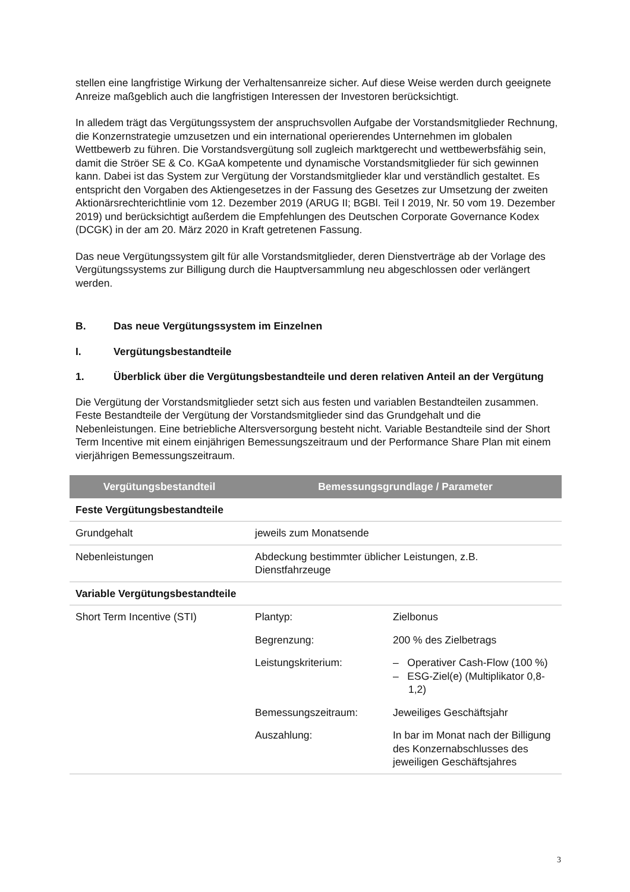stellen eine langfristige Wirkung der Verhaltensanreize sicher. Auf diese Weise werden durch geeignete Anreize maßgeblich auch die langfristigen Interessen der Investoren berücksichtigt.
In alledem trägt das Vergütungssystem der anspruchsvollen Aufgabe der Vorstandsmitglieder Rechnung, die Konzernstrategie umzusetzen und ein international operierendes Unternehmen im globalen Wettbewerb zu führen. Die Vorstandsvergütung soll zugleich marktgerecht und wettbewerbsfähig sein, damit die Ströer SE & Co. KGaA kompetente und dynamische Vorstandsmitglieder für sich gewinnen kann. Dabei ist das System zur Vergütung der Vorstandsmitglieder klar und verständlich gestaltet. Es entspricht den Vorgaben des Aktiengesetzes in der Fassung des Gesetzes zur Umsetzung der zweiten Aktionärsrechterichtlinie vom 12. Dezember 2019 (ARUG II; BGBl. Teil I 2019, Nr. 50 vom 19. Dezember 2019) und berücksichtigt außerdem die Empfehlungen des Deutschen Corporate Governance Kodex (DCGK) in der am 20. März 2020 in Kraft getretenen Fassung.
Das neue Vergütungssystem gilt für alle Vorstandsmitglieder, deren Dienstverträge ab der Vorlage des Vergütungssystems zur Billigung durch die Hauptversammlung neu abgeschlossen oder verlängert werden.
B. Das neue Vergütungssystem im Einzelnen
I. Vergütungsbestandteile
1. Überblick über die Vergütungsbestandteile und deren relativen Anteil an der Vergütung
Die Vergütung der Vorstandsmitglieder setzt sich aus festen und variablen Bestandteilen zusammen. Feste Bestandteile der Vergütung der Vorstandsmitglieder sind das Grundgehalt und die Nebenleistungen. Eine betriebliche Altersversorgung besteht nicht. Variable Bestandteile sind der Short Term Incentive mit einem einjährigen Bemessungszeitraum und der Performance Share Plan mit einem vierjährigen Bemessungszeitraum.
| Vergütungsbestandteil | Bemessungsgrundlage / Parameter | |
| --- | --- | --- |
| Feste Vergütungsbestandteile | | |
| Grundgehalt | jeweils zum Monatsende | |
| Nebenleistungen | Abdeckung bestimmter üblicher Leistungen, z.B. Dienstfahrzeuge | |
| Variable Vergütungsbestandteile | | |
| Short Term Incentive (STI) | Plantyp: | Zielbonus |
| | Begrenzung: | 200 % des Zielbetrags |
| | Leistungskriterium: | – Operativer Cash-Flow (100 %) – ESG-Ziel(e) (Multiplikator 0,8-1,2) |
| | Bemessungszeitraum: | Jeweiliges Geschäftsjahr |
| | Auszahlung: | In bar im Monat nach der Billigung des Konzernabschlusses des jeweiligen Geschäftsjahres |
3